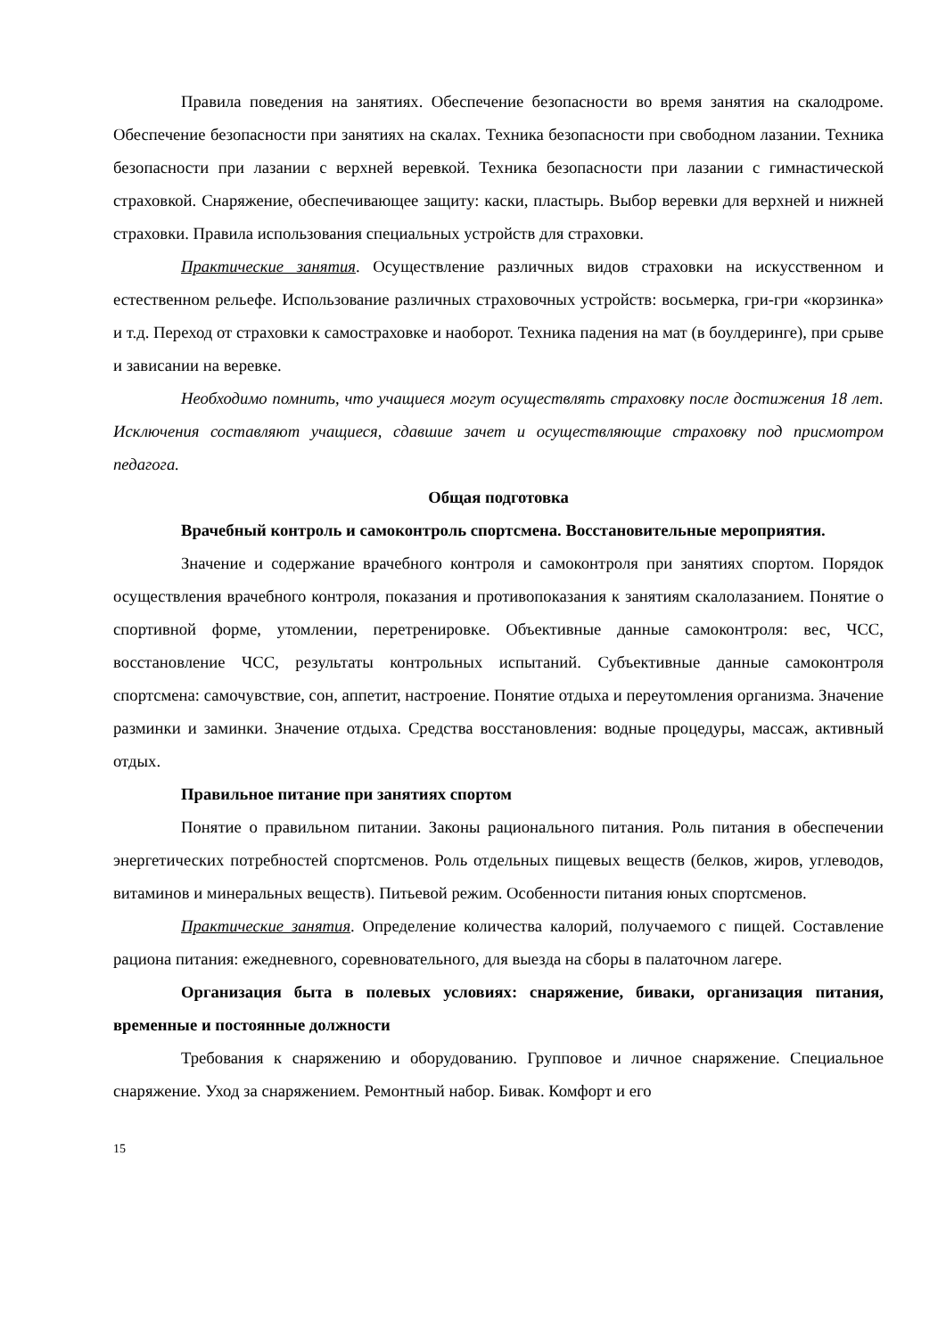Правила поведения на занятиях. Обеспечение безопасности во время занятия на скалодроме. Обеспечение безопасности при занятиях на скалах. Техника безопасности при свободном лазании. Техника безопасности при лазании с верхней веревкой. Техника безопасности при лазании с гимнастической страховкой. Снаряжение, обеспечивающее защиту: каски, пластырь. Выбор веревки для верхней и нижней страховки. Правила использования специальных устройств для страховки.
Практические занятия. Осуществление различных видов страховки на искусственном и естественном рельефе. Использование различных страховочных устройств: восьмерка, гри-гри «корзинка» и т.д. Переход от страховки к самостраховке и наоборот. Техника падения на мат (в боулдеринге), при срыве и зависании на веревке.
Необходимо помнить, что учащиеся могут осуществлять страховку после достижения 18 лет. Исключения составляют учащиеся, сдавшие зачет и осуществляющие страховку под присмотром педагога.
Общая подготовка
Врачебный контроль и самоконтроль спортсмена. Восстановительные мероприятия.
Значение и содержание врачебного контроля и самоконтроля при занятиях спортом. Порядок осуществления врачебного контроля, показания и противопоказания к занятиям скалолазанием. Понятие о спортивной форме, утомлении, перетренировке. Объективные данные самоконтроля: вес, ЧСС, восстановление ЧСС, результаты контрольных испытаний. Субъективные данные самоконтроля спортсмена: самочувствие, сон, аппетит, настроение. Понятие отдыха и переутомления организма. Значение разминки и заминки. Значение отдыха. Средства восстановления: водные процедуры, массаж, активный отдых.
Правильное питание при занятиях спортом
Понятие о правильном питании. Законы рационального питания. Роль питания в обеспечении энергетических потребностей спортсменов. Роль отдельных пищевых веществ (белков, жиров, углеводов, витаминов и минеральных веществ). Питьевой режим. Особенности питания юных спортсменов.
Практические занятия. Определение количества калорий, получаемого с пищей. Составление рациона питания: ежедневного, соревновательного, для выезда на сборы в палаточном лагере.
Организация быта в полевых условиях: снаряжение, биваки, организация питания, временные и постоянные должности
Требования к снаряжению и оборудованию. Групповое и личное снаряжение. Специальное снаряжение. Уход за снаряжением. Ремонтный набор. Бивак. Комфорт и его
15